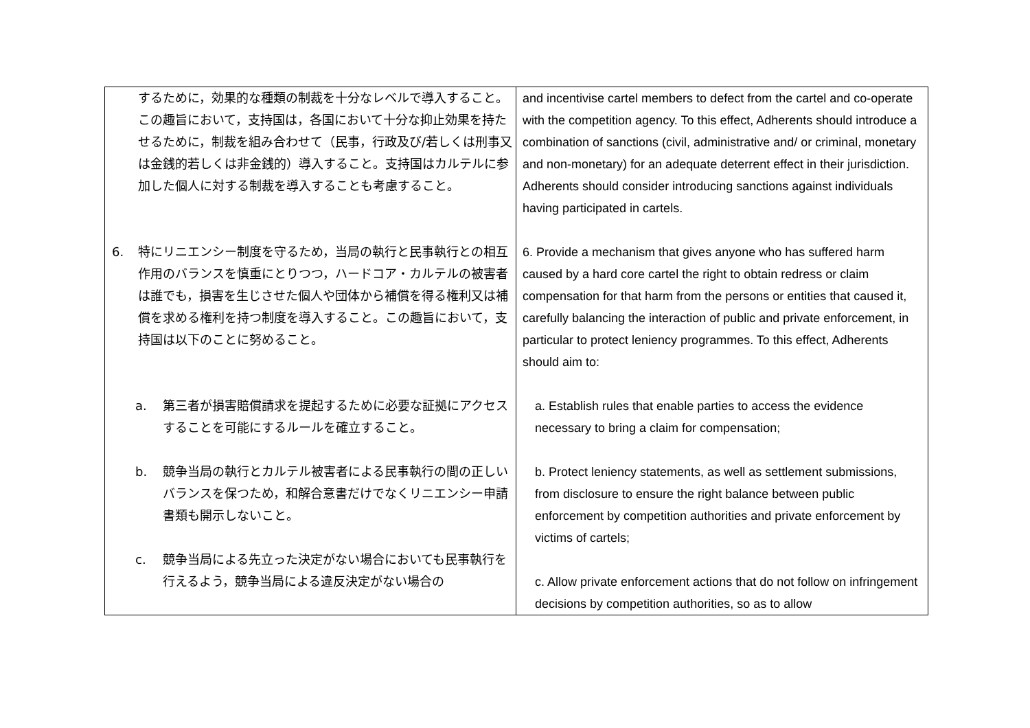| するために，効果的な種類の制裁を十分なレベルで導入すること。この趣旨において，支持国は，各国において十分な抑止効果を持たせるために，制裁を組み合わせて（民事，行政及び/若しくは刑事又は金銭的若しくは非金銭的）導入すること。支持国はカルテルに参加した個人に対する制裁を導入することも考慮すること。 6. 特にリニエンシー制度を守るため，当局の執行と民事執行との相互作用のバランスを慎重にとりつつ，ハードコア・カルテルの被害者は誰でも，損害を生じさせた個人や団体から補償を得る権利又は補償を求める権利を持つ制度を導入すること。この趣旨において，支持国は以下のことに努めること。 a. 第三者が損害賠償請求を提起するために必要な証拠にアクセスすることを可能にするルールを確立すること。 b. 競争当局の執行とカルテル被害者による民事執行の間の正しいバランスを保つため，和解合意書だけでなくリニエンシー申請書類も開示しないこと。 c. 競争当局による先立った決定がない場合においても民事執行を行えるよう，競争当局による違反決定がない場合の | and incentivise cartel members to defect from the cartel and co-operate with the competition agency. To this effect, Adherents should introduce a combination of sanctions (civil, administrative and/ or criminal, monetary and non-monetary) for an adequate deterrent effect in their jurisdiction. Adherents should consider introducing sanctions against individuals having participated in cartels. 6. Provide a mechanism that gives anyone who has suffered harm caused by a hard core cartel the right to obtain redress or claim compensation for that harm from the persons or entities that caused it, carefully balancing the interaction of public and private enforcement, in particular to protect leniency programmes. To this effect, Adherents should aim to: a. Establish rules that enable parties to access the evidence necessary to bring a claim for compensation; b. Protect leniency statements, as well as settlement submissions, from disclosure to ensure the right balance between public enforcement by competition authorities and private enforcement by victims of cartels; c. Allow private enforcement actions that do not follow on infringement decisions by competition authorities, so as to allow |